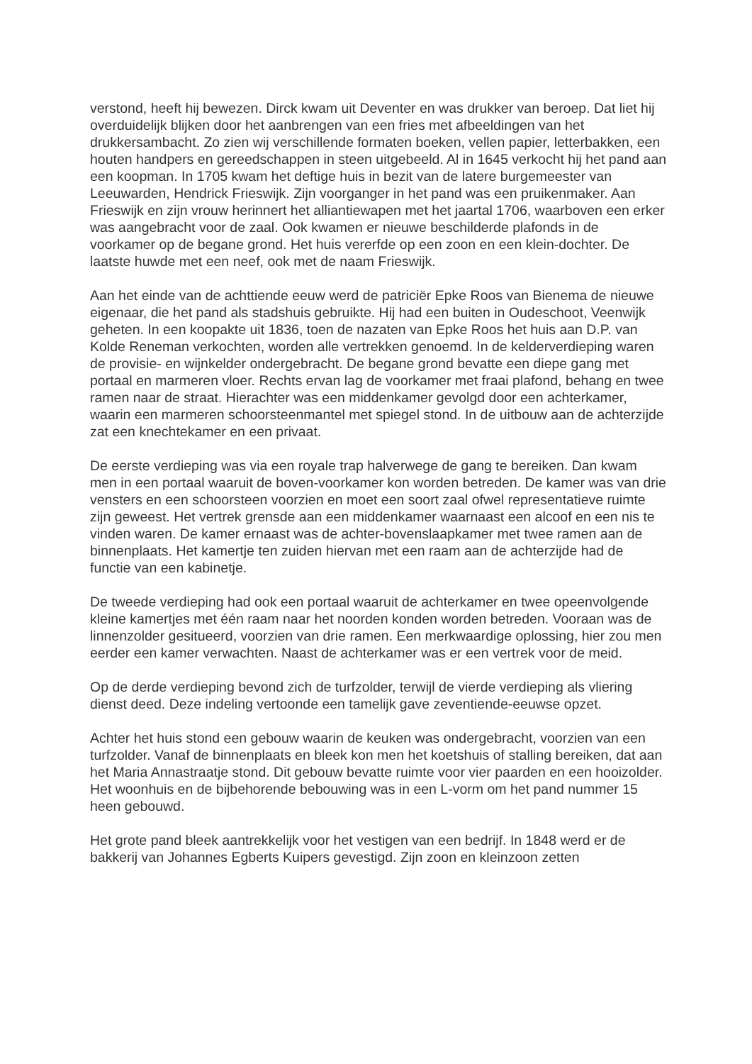verstond, heeft hij bewezen. Dirck kwam uit Deventer en was drukker van beroep. Dat liet hij overduidelijk blijken door het aanbrengen van een fries met afbeeldingen van het drukkersambacht. Zo zien wij verschillende formaten boeken, vellen papier, letterbakken, een houten handpers en gereedschappen in steen uitgebeeld. Al in 1645 verkocht hij het pand aan een koopman. In 1705 kwam het deftige huis in bezit van de latere burgemeester van Leeuwarden, Hendrick Frieswijk. Zijn voorganger in het pand was een pruikenmaker. Aan Frieswijk en zijn vrouw herinnert het alliantiewapen met het jaartal 1706, waarboven een erker was aangebracht voor de zaal. Ook kwamen er nieuwe beschilderde plafonds in de voorkamer op de begane grond. Het huis vererfde op een zoon en een klein-dochter. De laatste huwde met een neef, ook met de naam Frieswijk.
Aan het einde van de achttiende eeuw werd de patriciër Epke Roos van Bienema de nieuwe eigenaar, die het pand als stadshuis gebruikte. Hij had een buiten in Oudeschoot, Veenwijk geheten. In een koopakte uit 1836, toen de nazaten van Epke Roos het huis aan D.P. van Kolde Reneman verkochten, worden alle vertrekken genoemd. In de kelderverdieping waren de provisie- en wijnkelder ondergebracht. De begane grond bevatte een diepe gang met portaal en marmeren vloer. Rechts ervan lag de voorkamer met fraai plafond, behang en twee ramen naar de straat. Hierachter was een middenkamer gevolgd door een achterkamer, waarin een marmeren schoorsteenmantel met spiegel stond. In de uitbouw aan de achterzijde zat een knechtekamer en een privaat.
De eerste verdieping was via een royale trap halverwege de gang te bereiken. Dan kwam men in een portaal waaruit de boven-voorkamer kon worden betreden. De kamer was van drie vensters en een schoorsteen voorzien en moet een soort zaal ofwel representatieve ruimte zijn geweest. Het vertrek grensde aan een middenkamer waarnaast een alcoof en een nis te vinden waren. De kamer ernaast was de achter-bovenslaapkamer met twee ramen aan de binnenplaats. Het kamertje ten zuiden hiervan met een raam aan de achterzijde had de functie van een kabinetje.
De tweede verdieping had ook een portaal waaruit de achterkamer en twee opeenvolgende kleine kamertjes met één raam naar het noorden konden worden betreden. Vooraan was de linnenzolder gesitueerd, voorzien van drie ramen. Een merkwaardige oplossing, hier zou men eerder een kamer verwachten. Naast de achterkamer was er een vertrek voor de meid.
Op de derde verdieping bevond zich de turfzolder, terwijl de vierde verdieping als vliering dienst deed. Deze indeling vertoonde een tamelijk gave zeventiende-eeuwse opzet.
Achter het huis stond een gebouw waarin de keuken was ondergebracht, voorzien van een turfzolder. Vanaf de binnenplaats en bleek kon men het koetshuis of stalling bereiken, dat aan het Maria Annastraatje stond. Dit gebouw bevatte ruimte voor vier paarden en een hooizolder. Het woonhuis en de bijbehorende bebouwing was in een L-vorm om het pand nummer 15 heen gebouwd.
Het grote pand bleek aantrekkelijk voor het vestigen van een bedrijf. In 1848 werd er de bakkerij van Johannes Egberts Kuipers gevestigd. Zijn zoon en kleinzoon zetten